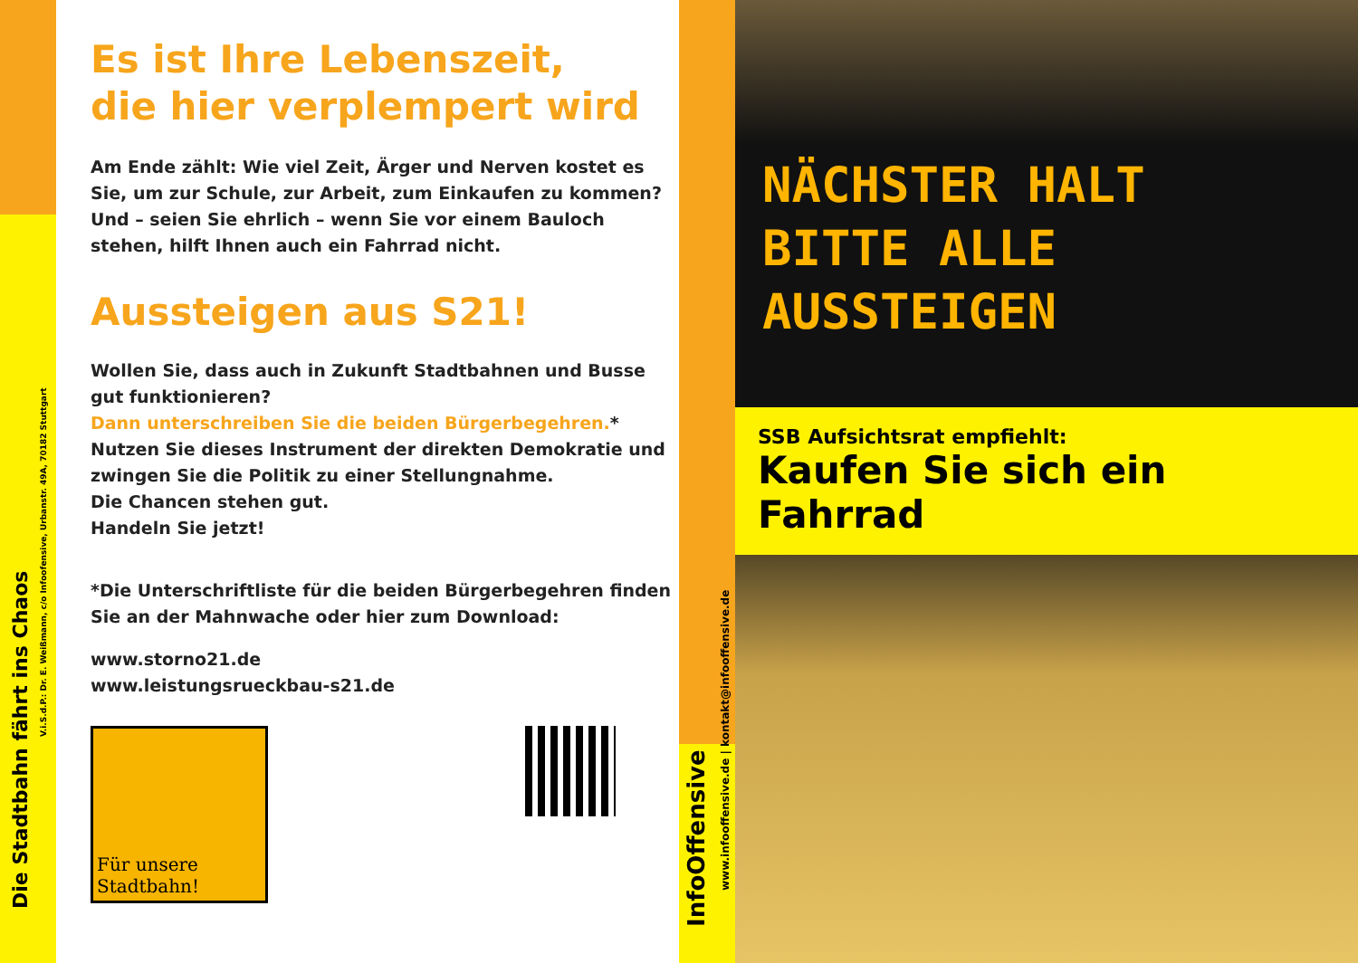V.i.S.d.P.: Dr. E. Weißmann, c/o Infoofensive, Urbanstr. 49A, 70182 Stuttgart
Die Stadtbahn fährt ins Chaos
Es ist Ihre Lebenszeit,
die hier verplempert wird
Am Ende zählt: Wie viel Zeit, Ärger und Nerven kostet es Sie, um zur Schule, zur Arbeit, zum Einkaufen zu kommen?
Und – seien Sie ehrlich – wenn Sie vor einem Bauloch stehen, hilft Ihnen auch ein Fahrrad nicht.
Aussteigen aus S21!
Wollen Sie, dass auch in Zukunft Stadtbahnen und Busse gut funktionieren?
Dann unterschreiben Sie die beiden Bürgerbegehren.*
Nutzen Sie dieses Instrument der direkten Demokratie und zwingen Sie die Politik zu einer Stellungnahme.
Die Chancen stehen gut.
Handeln Sie jetzt!
*Die Unterschriftliste für die beiden Bürgerbegehren finden Sie an der Mahnwache oder hier zum Download:
www.storno21.de
www.leistungsrueckbau-s21.de
Für unsere
Stadtbahn!
www.infooffensive.de | kontakt@infooffensive.de
InfoOffensive
NÄCHSTER HALT
BITTE ALLE AUSSTEIGEN
SSB Aufsichtsrat empfiehlt:
Kaufen Sie sich ein Fahrrad